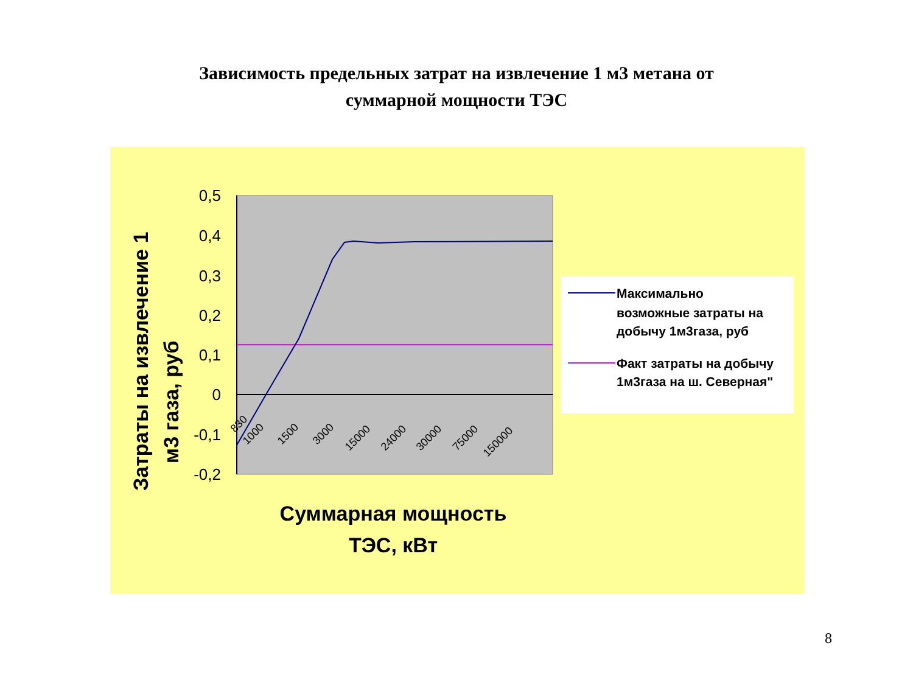Зависимость предельных затрат на извлечение 1 м3 метана от
суммарной мощности ТЭС
0,5
0,4
0,3
0,2
0,1
0
-0,1
-0,2
830
1000
1500
3000
15000
24000
30000
75000
150000
Затраты на извлечение 1
м3 газа, руб
Суммарная мощность
ТЭС, кВт
Максимально
возможные затраты на
добычу 1м3газа, руб
Факт затраты на добычу
1м3газа на ш. Северная"
8